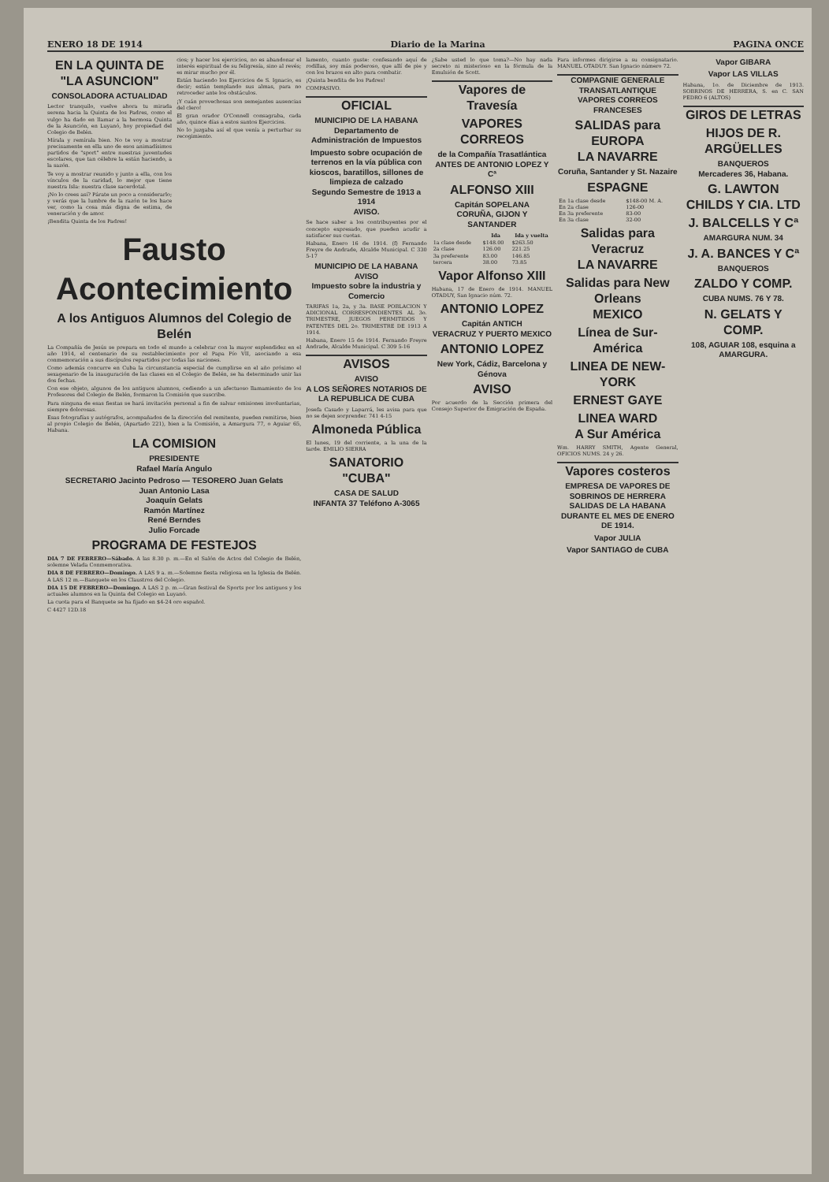ENERO 18 DE 1914 Diario de la Marina PAGINA ONCE
EN LA QUINTA DE "LA ASUNCION"
CONSOLADORA ACTUALIDAD
Lector tranquilo, vuelve ahora tu mirada serena hacia la Quinta de los Padres, como el vulgo ha dado en llamar a la hermosa Quinta de la Asunción, en Luyanó, hoy propiedad del Colegio de Belén.
Mírala y remírala bien. No te voy a mostrar precisamente en ella uno de esos animadísimos partidos de "sport" entre nuestras juventudes escolares, que tan célebre la están haciendo, a la sazón.
Te voy a mostrar reunido y junto a ella, con los vínculos de la caridad, lo mejor que tiene nuestra Isla: nuestra clase sacerdotal.
¡No lo crees así? Párate un poco a considerarlo; y verás que la lumbre de la razón te los hace ver, como la cosa más digna de estima, de veneración y de amor.
¡Bendita Quinta de los Padres!
cios; y hacer los ejercicios, no es abandonar el interés espiritual de su feligresía, sino al revés; es mirar mucho por él.
Están haciendo los Ejercicios de S. Ignacio, es decir; están templando sus almas, para no retroceder ante los obstáculos.
¡Y cuán provechosas son semejantes ausencias del clero!
El gran orador O'Connell consagraba, cada año, quince días a estos santos Ejercicios.
No lo juzgaba así el que venía a perturbar su recogimiento.
Fausto Acontecimiento
A los Antiguos Alumnos del Colegio de Belén
La Compañía de Jesús se prepara en todo el mundo a celebrar con la mayor esplendidez en el año 1914, el centenario de su restablecimiento por el Papa Pío VII, asociando a esa conmemoración a sus discípulos repartidos por todas las naciones.
Como además concurre en Cuba la circunstancia especial de cumplirse en el año próximo el sexagenario de la inauguración de las clases en el Colegio de Belén, se ha determinado unir las dos fechas.
Con ese objeto, algunos de los antiguos alumnos, cediendo a un afectuoso llamamiento de los Profesores del Colegio de Belén, formaron la Comisión que suscribe.
Para ninguna de esas fiestas se hará invitación personal a fin de salvar omisiones involuntarias, siempre dolorosas.
Esas fotografías y autógrafos, acompañados de la dirección del remitente, pueden remitirse, bien al propio Colegio de Belén, (Apartado 221), bien a la Comisión, a Amargura 77, o Aguiar 65, Habana.
LA COMISION
PRESIDENTE
Rafael María Angulo
SECRETARIO Jacinto Pedroso — TESORERO Juan Gelats
Juan Antonio Lasa
Joaquín Gelats
Ramón Martínez
René Berndes
Julio Forcade
PROGRAMA DE FESTEJOS
DIA 7 DE FEBRERO—Sábado. A las 8.30 p. m.—En el Salón de Actos del Colegio de Belén, solemne Velada Conmemorativa.
DIA 8 DE FEBRERO—Domingo. A LAS 9 a. m.—Solemne fiesta religiosa en la Iglesia de Belén. A LAS 12 m.—Banquete en los Claustros del Colegio.
DIA 15 DE FEBRERO—Domingo. A LAS 2 p. m.—Gran festival de Sports por los antiguos y los actuales alumnos en la Quinta del Colegio en Luyanó.
La cuota para el Banquete se ha fijado en $4-24 oro español.
C 4427 12D.18
lamento, cuanto guste: confesando aquí de rodillas, soy más poderoso, que allí de pie y con los brazos en alto para combatir.
¡Quinta bendita de los Padres!
COMPASIVO.
OFICIAL
MUNICIPIO DE LA HABANA
Departamento de Administración de Impuestos
Impuesto sobre ocupación de terrenos en la vía pública con kioscos, baratillos, sillones de limpieza de calzado
Segundo Semestre de 1913 a 1914
AVISO.
Se hace saber a los contribuyentes por el concepto expresado, que pueden acudir a satisfacer sus cuotas.
Habana, Enero 16 de 1914. (f) Fernando Freyre de Andrade, Alcalde Municipal. C 330 5-17
MUNICIPIO DE LA HABANA
AVISO
Impuesto sobre la industria y Comercio
TARIFAS 1a, 2a, y 3a. BASE POBLACION Y ADICIONAL CORRESPONDIENTES AL 3o. TRIMESTRE, JUEGOS PERMITIDOS Y PATENTES DEL 2o. TRIMESTRE DE 1913 A 1914.
Habana, Enero 15 de 1914. Fernando Freyre Andrade, Alcalde Municipal. C 309 5-16
AVISOS
AVISO
A LOS SEÑORES NOTARIOS DE LA REPUBLICA DE CUBA
Josefa Casado y Laparrá, les avisa para que no se dejen sorprender. 741 4-15
Almoneda Pública
El lunes, 19 del corriente, a la una de la tarde. EMILIO SIERRA
SANATORIO "CUBA"
CASA DE SALUD
INFANTA 37 Teléfono A-3065
¿Sabe usted lo que toma?—No hay nada secreto ni misterioso en la fórmula de la Emulsión de Scott.
Vapores de Travesía
VAPORES CORREOS
de la Compañía Trasatlántica
ANTES DE ANTONIO LOPEZ Y Cª
ALFONSO XIII
Capitán SOPELANA
CORUÑA, GIJON Y SANTANDER
| | Ida | Ida y vuelta |
| --- | --- | --- |
| 1a clase desde | $148.00 | $263.50 |
| 2a clase | 126.00 | 221.25 |
| 3a preferente | 83.00 | 146.85 |
| tercera | 38.00 | 73.85 |
Vapor Alfonso XIII
Habana, 17 de Enero de 1914. MANUEL OTADUY, San Ignacio núm. 72.
ANTONIO LOPEZ
Capitán ANTICH
VERACRUZ Y PUERTO MEXICO
ANTONIO LOPEZ
New York, Cádiz, Barcelona y Génova
AVISO
Por acuerdo de la Sección primera del Consejo Superior de Emigración de España.
Para informes dirigirse a su consignatario. MANUEL OTADUY. San Ignacio número 72.
COMPAGNIE GENERALE TRANSATLANTIQUE
VAPORES CORREOS FRANCESES
SALIDAS para EUROPA
LA NAVARRE
Coruña, Santander y St. Nazaire
ESPAGNE
| En 1a clase desde | $148-00 M. A. |
| En 2a clase | 126-00 |
| En 3a preferente | 83-00 |
| En 3a clase | 32-00 |
Salidas para Veracruz
LA NAVARRE
Salidas para New Orleans
MEXICO
Línea de Sur-América
LINEA DE NEW-YORK
ERNEST GAYE
LINEA WARD
A Sur América
Wm. HARRY SMITH, Agente General, OFICIOS NUMS. 24 y 26.
Vapores costeros
EMPRESA DE VAPORES DE SOBRINOS DE HERRERA
SALIDAS DE LA HABANA DURANTE EL MES DE ENERO DE 1914.
Vapor JULIA
Vapor SANTIAGO de CUBA
Vapor GIBARA
Vapor LAS VILLAS
Habana, 1o. de Diciembre de 1913. SOBRINOS DE HERRERA, S. en C. SAN PEDRO 6 (ALTOS)
GIROS DE LETRAS
HIJOS DE R. ARGÜELLES
BANQUEROS
Mercaderes 36, Habana.
G. LAWTON CHILDS Y CIA. LTD
J. BALCELLS Y Cª
AMARGURA NUM. 34
J. A. BANCES Y Cª
BANQUEROS
ZALDO Y COMP.
CUBA NUMS. 76 Y 78.
N. GELATS Y COMP.
108, AGUIAR 108, esquina a AMARGURA.